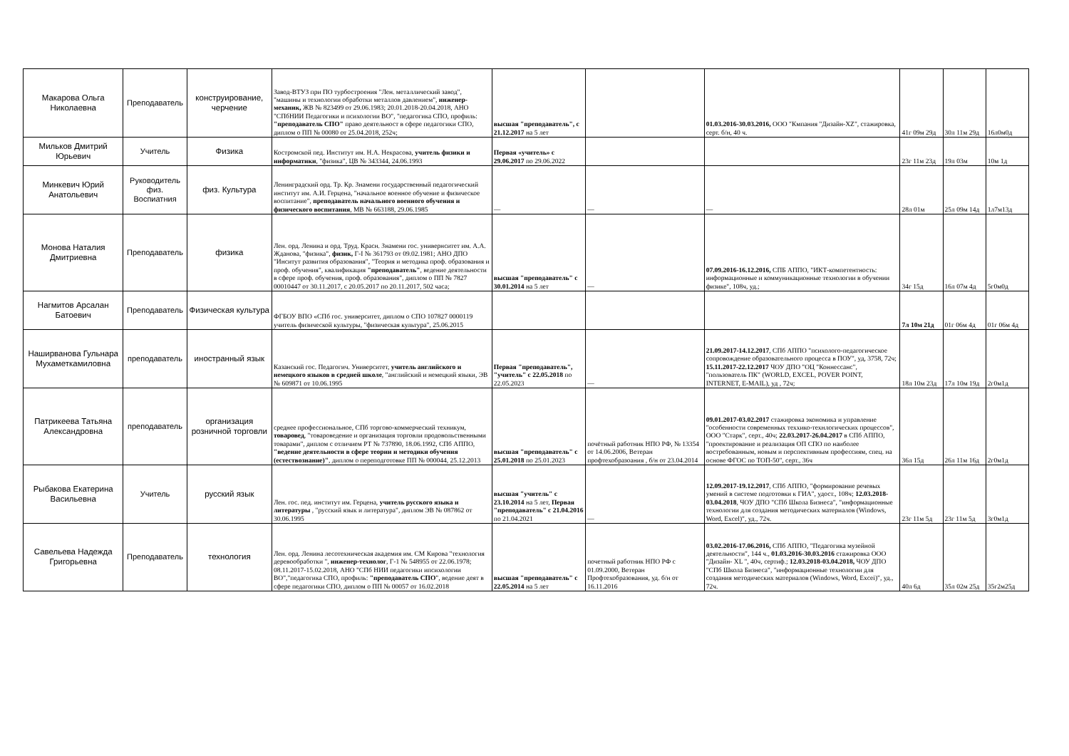| Макарова Ольга Николаевна | Преподаватель | конструирование, черчение | Завод-ВТУЗ при ПО турбостроения "Лен. металлический завод", "машины и технологии обработки металлов давлением", инженер-механик, ЖВ № 823499 от 29.06.1983; 20.01.2018-20.04.2018, АНО "СПбНИИ Педагогики и психологии ВО", "педагогика СПО, профиль: "преподаватель СПО" право деятельност в сфере педагогики СПО, диплом о ПП № 00080 от 25.04.2018, 252ч; | высшая "преподаватель", с 21.12.2017 на 5 лет | | 01.03.2016-30.03.2016, ООО "Кмпания "Дизайн-XZ", стажировка, серт. б/н, 40 ч. | 41г 09м 29д | 30л 11м 29д | 16л0м0д |
| Мильков Дмитрий Юрьевич | Учитель | Физика | Костромской пед. Институт им. Н.А. Некрасова, учитель физики и информатики , "физика", ЦВ № 343344, 24.06.1993 | Первая «учитель» с 29.06.2017 по 29.06.2022 | | | 23г 11м 23д | 19л 03м | 10м 1д |
| Минкевич Юрий Анатольевич | Руководитель физ. Воспиатния | физ. Культура | Ленинградский орд. Тр. Кр. Знамени государственный педагогический институт им. А.И. Герцена, "начальное военное обучение и физическое воспитание", преподаватель начального военного обучения и физического воспитания , МВ № 663188, 29.06.1985 | — | — | — | 28л 01м | 25л 09м 14д | 1л7м13д |
| Монова Наталия Дмитриевна | Преподаватель | физика | Лен. орд. Ленина и орд. Труд. Красн. Знамени гос. универнситет им. А.А. Жданова, "физика", физик, Г-I № 361793 от 09.02.1981; АНО ДПО "Инситут развития образования", "Теория и методика проф. образования и проф. обучения", квалификация "преподаватель" , ведение деятельности в сфере проф. обучения, проф. образования", диплом о ПП № 7827 00010447 от 30.11.2017, с 20.05.2017 по 20.11.2017, 502 часа; | высшая "преподаватель" с 30.01.2014 на 5 лет | — | 07.09.2016-16.12.2016, СПБ АППО, "ИКТ-компетентность: информационные и коммуникационные технологии в обучении физике", 108ч, уд.; | 34г 15д | 16л 07м 4д | 5г0м0д |
| Нагмитов Арсалан Батоевич | Преподаватель | Физическая культура | ФГБОУ ВПО «СПб гос. университет, диплом о СПО 107827 0000119 учитель физической культуры, "физическая культура", 25.06.2015 | | | | 7л 10м 21д | 01г 06м 4д | 01г 06м 4д |
| Наширванова Гульнара Мухаметкамиловна | преподаватель | иностранный язык | Казанский гос. Педагогич. Университет, учитель английского и немецкого языков в средней школе , "английский и немецкий языки, ЭВ № 609871 от 10.06.1995 | Первая "преподаватель", "учитель" с 22.05.2018 по 22.05.2023 | — | 21.09.2017-14.12.2017 , СПб АППО "психолого-педагогическое сопровождение образовательного процесса в ПОУ", уд, 3758, 72ч; 15.11.2017-22.12.2017 ЧОУ ДПО "ОЦ "Коннессанс", "пользователь ПК" (WORLD, EXCEL, POVER POINT, INTERNET, E-MAIL), уд , 72ч; | 18л 10м 23д | 17л 10м 19д | 2г0м1д |
| Патрикеева Татьяна Александровна | преподаватель | организация розничной торговли | среднее профессиональное, СПб торгово-коммерческий техникум, товаровед , "товароведение и организация торговли продовольственными товарами", диплом с отличием РТ № 737890, 18.06.1992, СПб АППО, "ведение деятельности в сфере теории и методики обучения (естествознание)" , диплом о переподготовке ПП № 000044, 25.12.2013 | высшая "преподаватель" с 25.01.2018 по 25.01.2023 | почётный работник НПО РФ, № 13354 от 14.06.2006, Ветеран профтехобразоания , б/н от 23.04.2014 | 09.01.2017-03.02.2017 стажировка экономика и управление "особенности современных теххико-технлогических процессов", ООО "Старк", серт., 40ч; 22.03.2017-26.04.2017 в СПб АППО, "проектирование и реализация ОП СПО по наиболее востребованным, новым и перспективным профессиям, спец. на основе ФГОС по ТОП-50", серт., 36ч | 36л 15д | 26л 11м 16д | 2г0м1д |
| Рыбакова Екатерина Васильевна | Учитель | русский язык | Лен. гос. пед. институт им. Герцена, учитель русского языка и литературы , "русский язык и литература", диплом ЭВ № 087862 от 30.06.1995 | высшая "учитель" с 23.10.2014 на 5 лет, Первая "преподаватель" с 21.04.2016 по 21.04.2021 | — | 12.09.2017-19.12.2017 , СПб АППО, "формирование речевых умений в системе подготовки к ГИА", удост., 108ч; 12.03.2018-03.04.2018 , ЧОУ ДПО "СПб Школа Бизнеса", "информационные технологии для создания методических материалов (Windows, Word, Excel)", уд., 72ч. | 23г 11м 5д | 23г 11м 5д | 3г0м1д |
| Савельева Надежда Григорьевна | Преподаватель | технология | Лен. орд. Ленина лесотехническая академия им. СМ Кирова "технология деревообработки ", инженер-технолог , Г-1 № 548955 от 22.06.1978; 08.11.2017-15.02.2018, АНО "СПб НИИ педагогики ипсихологии ВО","педагогика СПО, профиль: "преподаватель СПО ", ведение деят в сфере педагогики СПО, диплом о ПП № 00057 от 16.02.2018 | высшая "преподаватель" с 22.05.2014 на 5 лет | почетный работник НПО РФ с 01.09.2000, Ветеран Профтехобразования, уд. б/н от 16.11.2016 | 03.02.2016-17.06.2016, СПб АППО, "Педагогика музейной деятельности", 144 ч., 01.03.2016-30.03.2016 стажировка ООО "Дизайн- XL ", 40ч, сертиф.; 12.03.2018-03.04.2018, ЧОУ ДПО "СПб Школа Бизнеса", "информационные технологии для создания методических материалов (Windows, Word, Excei)", уд., 72ч. | 40л 6д | 35л 02м 25д | 35г2м25д |